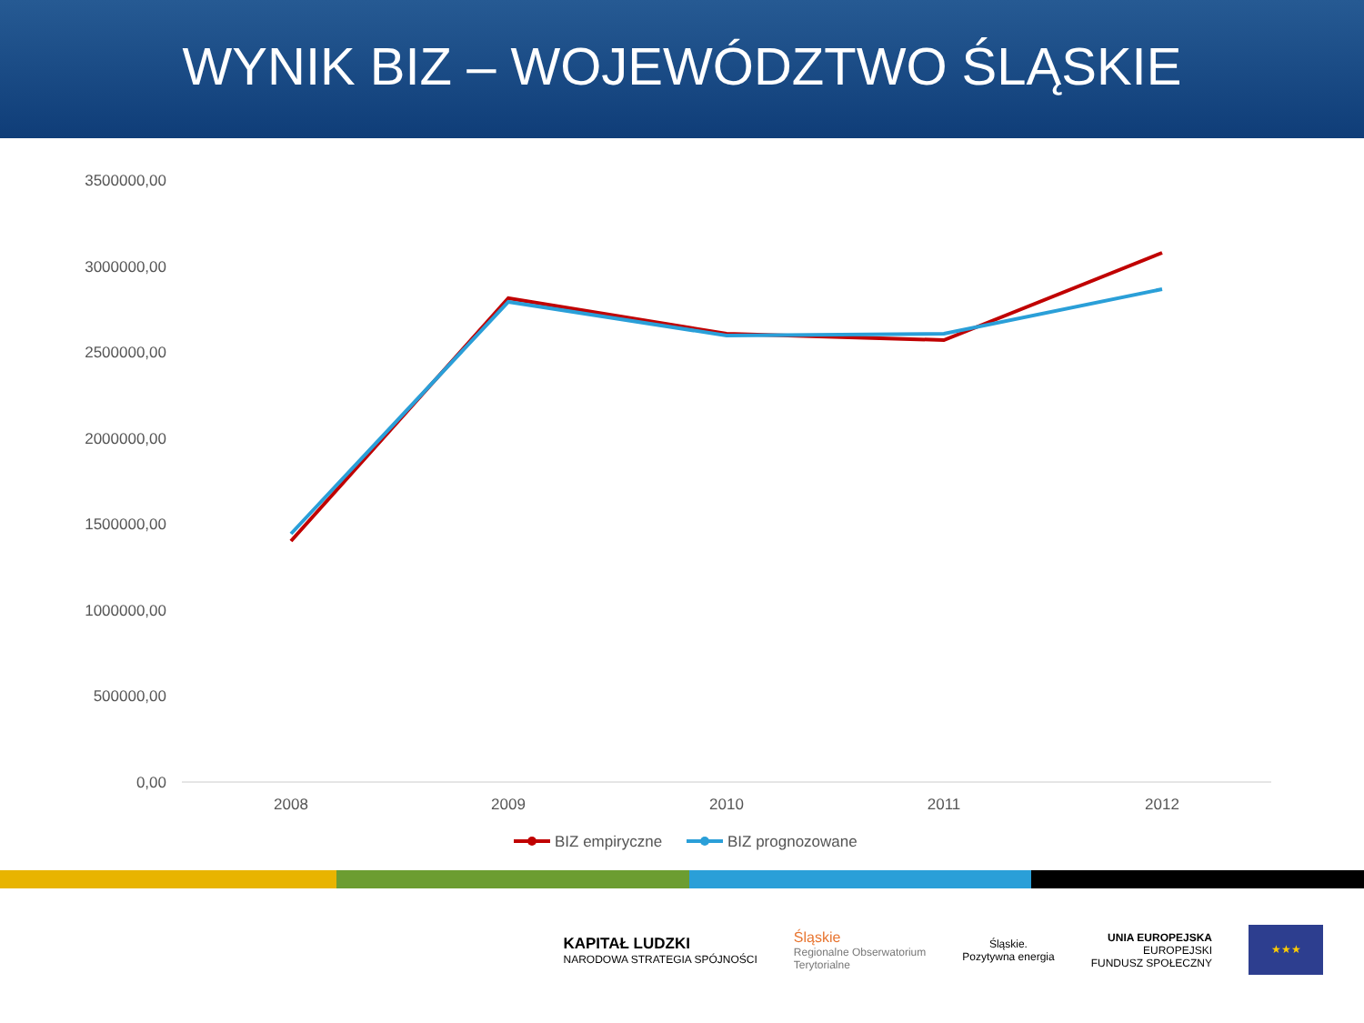WYNIK BIZ – WOJEWÓDZTWO ŚLĄSKIE
3500000,00
3000000,00
2500000,00
2000000,00
1500000,00
1000000,00
500000,00
0,00
2008
2009
2010
2011
2012
BIZ empiryczne
BIZ prognozowane
KAPITAŁ LUDZKI
NARODOWA STRATEGIA SPÓJNOŚCI
Śląskie
Regionalne Obserwatorium
Terytorialne
Śląskie.
Pozytywna energia
UNIA EUROPEJSKA
EUROPEJSKI
FUNDUSZ SPOŁECZNY
★★★